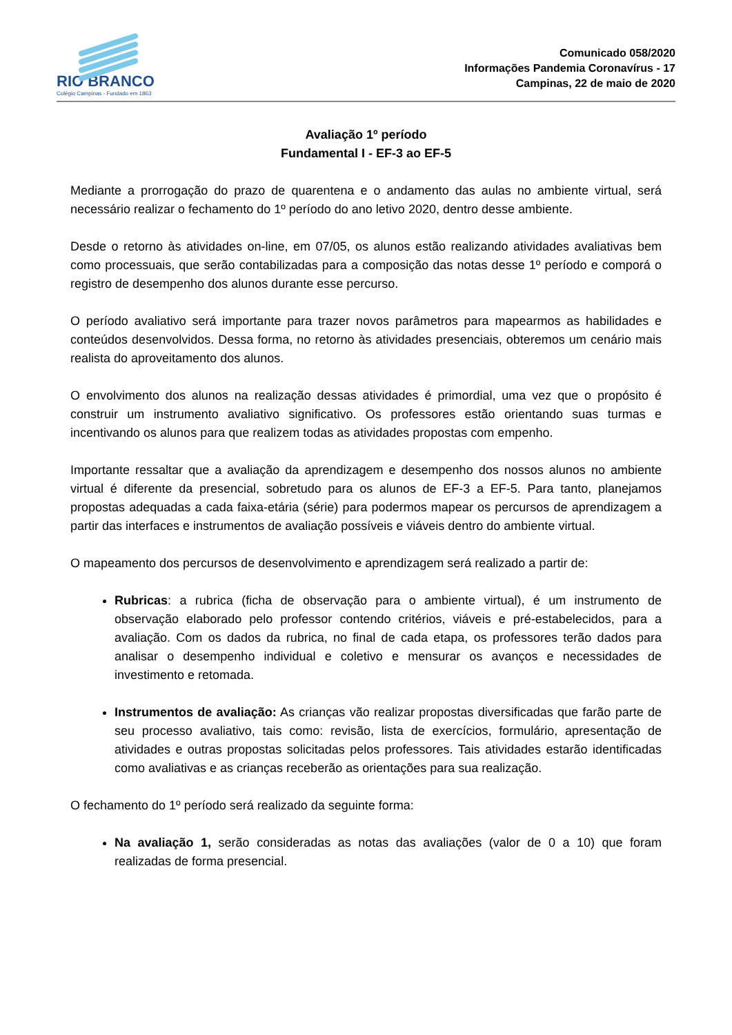RIO BRANCO
Colégio Campinas - Fundado em 1863
Comunicado 058/2020
Informações Pandemia Coronavírus - 17
Campinas, 22 de maio de 2020
Avaliação 1º período
Fundamental I - EF-3 ao EF-5
Mediante a prorrogação do prazo de quarentena e o andamento das aulas no ambiente virtual, será necessário realizar o fechamento do 1º período do ano letivo 2020, dentro desse ambiente.
Desde o retorno às atividades on-line, em 07/05, os alunos estão realizando atividades avaliativas bem como processuais, que serão contabilizadas para a composição das notas desse 1º período e comporá o registro de desempenho dos alunos durante esse percurso.
O período avaliativo será importante para trazer novos parâmetros para mapearmos as habilidades e conteúdos desenvolvidos. Dessa forma, no retorno às atividades presenciais, obteremos um cenário mais realista do aproveitamento dos alunos.
O envolvimento dos alunos na realização dessas atividades é primordial, uma vez que o propósito é construir um instrumento avaliativo significativo. Os professores estão orientando suas turmas e incentivando os alunos para que realizem todas as atividades propostas com empenho.
Importante ressaltar que a avaliação da aprendizagem e desempenho dos nossos alunos no ambiente virtual é diferente da presencial, sobretudo para os alunos de EF-3 a EF-5. Para tanto, planejamos propostas adequadas a cada faixa-etária (série) para podermos mapear os percursos de aprendizagem a partir das interfaces e instrumentos de avaliação possíveis e viáveis dentro do ambiente virtual.
O mapeamento dos percursos de desenvolvimento e aprendizagem será realizado a partir de:
Rubricas: a rubrica (ficha de observação para o ambiente virtual), é um instrumento de observação elaborado pelo professor contendo critérios, viáveis e pré-estabelecidos, para a avaliação. Com os dados da rubrica, no final de cada etapa, os professores terão dados para analisar o desempenho individual e coletivo e mensurar os avanços e necessidades de investimento e retomada.
Instrumentos de avaliação: As crianças vão realizar propostas diversificadas que farão parte de seu processo avaliativo, tais como: revisão, lista de exercícios, formulário, apresentação de atividades e outras propostas solicitadas pelos professores. Tais atividades estarão identificadas como avaliativas e as crianças receberão as orientações para sua realização.
O fechamento do 1º período será realizado da seguinte forma:
Na avaliação 1, serão consideradas as notas das avaliações (valor de 0 a 10) que foram realizadas de forma presencial.